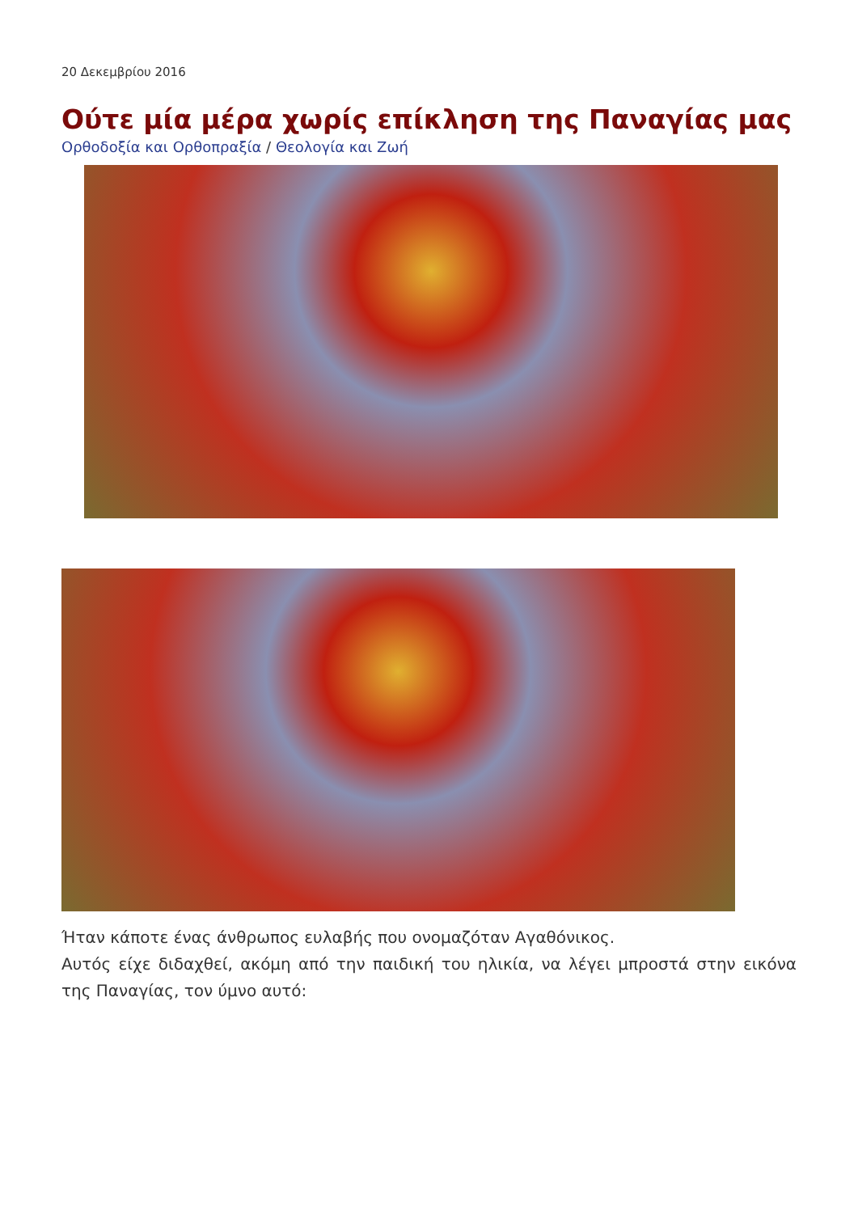20 Δεκεμβρίου 2016
Ούτε μία μέρα χωρίς επίκληση της Παναγίας μας
Ορθοδοξία και Ορθοπραξία / Θεολογία και Ζωή
Ήταν κάποτε ένας άνθρωπος ευλαβής που ονομαζόταν Αγαθόνικος.
Αυτός είχε διδαχθεί, ακόμη από την παιδική του ηλικία, να λέγει μπροστά στην εικόνα της Παναγίας, τον ύμνο αυτό: